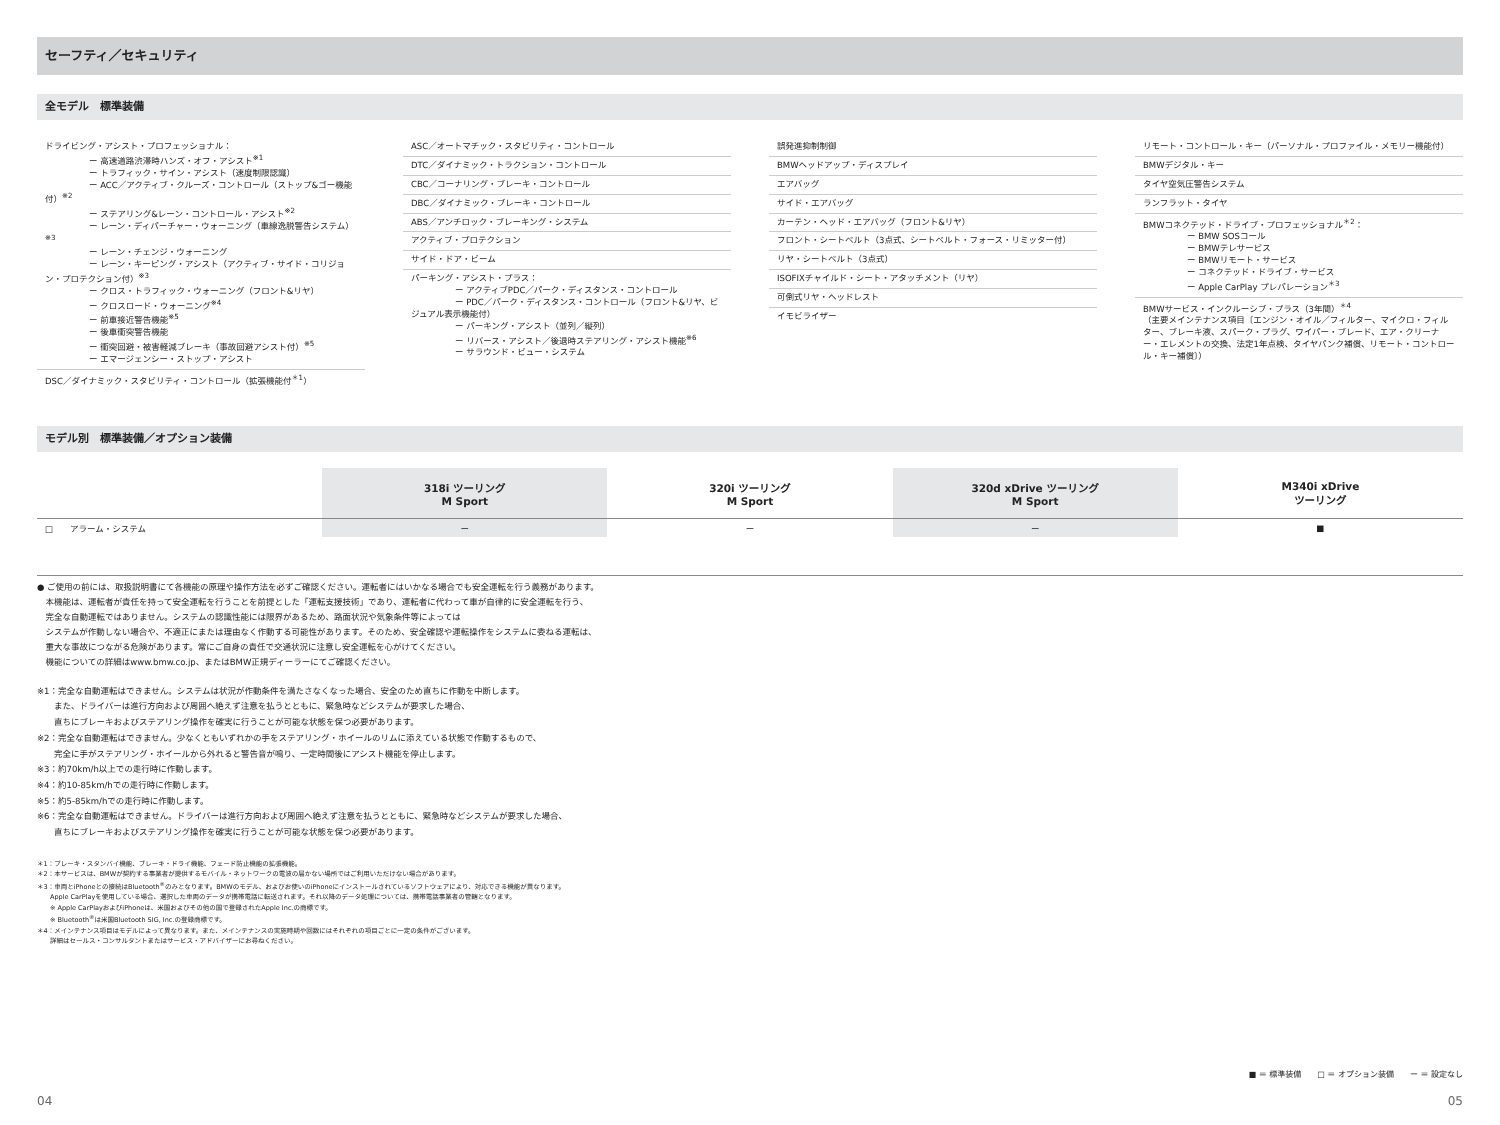セーフティ／セキュリティ
全モデル　標準装備
ドライビング・アシスト・プロフェッショナル：
ー 高速道路渋滞時ハンズ・オフ・アシスト<sup>※1</sup>
ー トラフィック・サイン・アシスト（速度制限認識）
ー ACC／アクティブ・クルーズ・コントロール（ストップ&ゴー機能付）<sup>※2</sup>
ー ステアリング&レーン・コントロール・アシスト<sup>※2</sup>
ー レーン・ディパーチャー・ウォーニング（車線逸脱警告システム）<sup>※3</sup>
ー レーン・チェンジ・ウォーニング
ー レーン・キーピング・アシスト（アクティブ・サイド・コリジョン・プロテクション付）<sup>※3</sup>
ー クロス・トラフィック・ウォーニング（フロント&リヤ）
ー クロスロード・ウォーニング<sup>※4</sup>
ー 前車接近警告機能<sup>※5</sup>
ー 後車衝突警告機能
ー 衝突回避・被害軽減ブレーキ（事故回避アシスト付）<sup>※5</sup>
ー エマージェンシー・ストップ・アシスト
DSC／ダイナミック・スタビリティ・コントロール（拡張機能付<sup>＊1</sup>）
ASC／オートマチック・スタビリティ・コントロール
DTC／ダイナミック・トラクション・コントロール
CBC／コーナリング・ブレーキ・コントロール
DBC／ダイナミック・ブレーキ・コントロール
ABS／アンチロック・ブレーキング・システム
アクティブ・プロテクション
サイド・ドア・ビーム
パーキング・アシスト・プラス：
ー アクティブPDC／パーク・ディスタンス・コントロール
ー PDC／パーク・ディスタンス・コントロール（フロント&リヤ、ビジュアル表示機能付）
ー パーキング・アシスト（並列／縦列）
ー リバース・アシスト／後退時ステアリング・アシスト機能<sup>※6</sup>
ー サラウンド・ビュー・システム
誤発進抑制制御
BMWヘッドアップ・ディスプレイ
エアバッグ
サイド・エアバッグ
カーテン・ヘッド・エアバッグ（フロント&リヤ）
フロント・シートベルト（3点式、シートベルト・フォース・リミッター付）
リヤ・シートベルト（3点式）
ISOFIXチャイルド・シート・アタッチメント（リヤ）
可倒式リヤ・ヘッドレスト
イモビライザー
リモート・コントロール・キー（パーソナル・プロファイル・メモリー機能付）
BMWデジタル・キー
タイヤ空気圧警告システム
ランフラット・タイヤ
BMWコネクテッド・ドライブ・プロフェッショナル<sup>＊2</sup>：
ー BMW SOSコール
ー BMWテレサービス
ー BMWリモート・サービス
ー コネクテッド・ドライブ・サービス
ー Apple CarPlay プレパレーション<sup>＊3</sup>
BMWサービス・インクルーシブ・プラス（3年間）<sup>＊4</sup>
（主要メインテナンス項目〔エンジン・オイル／フィルター、マイクロ・フィルター、ブレーキ液、スパーク・プラグ、ワイパー・ブレード、エア・クリーナー・エレメントの交換、法定1年点検、タイヤパンク補償、リモート・コントロール・キー補償〕）
モデル別　標準装備／オプション装備
| | 318i ツーリング M Sport | 320i ツーリング M Sport | 320d xDrive ツーリング M Sport | M340i xDrive ツーリング |
| --- | --- | --- | --- | --- |
| □ アラーム・システム | ー | ー | ー | ■ |
● ご使用の前には、取扱説明書にて各機能の原理や操作方法を必ずご確認ください。運転者にはいかなる場合でも安全運転を行う義務があります。
　本機能は、運転者が責任を持って安全運転を行うことを前提とした「運転支援技術」であり、運転者に代わって車が自律的に安全運転を行う、
　完全な自動運転ではありません。システムの認識性能には限界があるため、路面状況や気象条件等によっては
　システムが作動しない場合や、不適正にまたは理由なく作動する可能性があります。そのため、安全確認や運転操作をシステムに委ねる運転は、
　重大な事故につながる危険があります。常にご自身の責任で交通状況に注意し安全運転を心がけてください。
　機能についての詳細はwww.bmw.co.jp、またはBMW正規ディーラーにてご確認ください。
※1：完全な自動運転はできません。システムは状況が作動条件を満たさなくなった場合、安全のため直ちに作動を中断します。
　　また、ドライバーは進行方向および周囲へ絶えず注意を払うとともに、緊急時などシステムが要求した場合、
　　直ちにブレーキおよびステアリング操作を確実に行うことが可能な状態を保つ必要があります。
※2：完全な自動運転はできません。少なくともいずれかの手をステアリング・ホイールのリムに添えている状態で作動するもので、
　　完全に手がステアリング・ホイールから外れると警告音が鳴り、一定時間後にアシスト機能を停止します。
※3：約70km/h以上での走行時に作動します。
※4：約10-85km/hでの走行時に作動します。
※5：約5-85km/hでの走行時に作動します。
※6：完全な自動運転はできません。ドライバーは進行方向および周囲へ絶えず注意を払うとともに、緊急時などシステムが要求した場合、
　　直ちにブレーキおよびステアリング操作を確実に行うことが可能な状態を保つ必要があります。
＊1：ブレーキ・スタンバイ機能、ブレーキ・ドライ機能、フェード防止機能の拡張機能。
＊2：本サービスは、BMWが契約する事業者が提供するモバイル・ネットワークの電波の届かない場所ではご利用いただけない場合があります。
＊3：車両とiPhoneとの接続はBluetooth<sup>®</sup>のみとなります。BMWのモデル、およびお使いのiPhoneにインストールされているソフトウェアにより、対応できる機能が異なります。
　　Apple CarPlayを使用している場合、選択した車両のデータが携帯電話に転送されます。それ以降のデータ処理については、携帯電話事業者の管轄となります。
　　※ Apple CarPlayおよびiPhoneは、米国およびその他の国で登録されたApple Inc.の商標です。
　　※ Bluetooth<sup>®</sup>は米国Bluetooth SIG, Inc.の登録商標です。
＊4：メインテナンス項目はモデルによって異なります。また、メインテナンスの実施時期や回数にはそれぞれの項目ごとに一定の条件がございます。
　　詳細はセールス・コンサルタントまたはサービス・アドバイザーにお尋ねください。
■ ＝ 標準装備　　□ ＝ オプション装備　　ー ＝ 設定なし
04 05